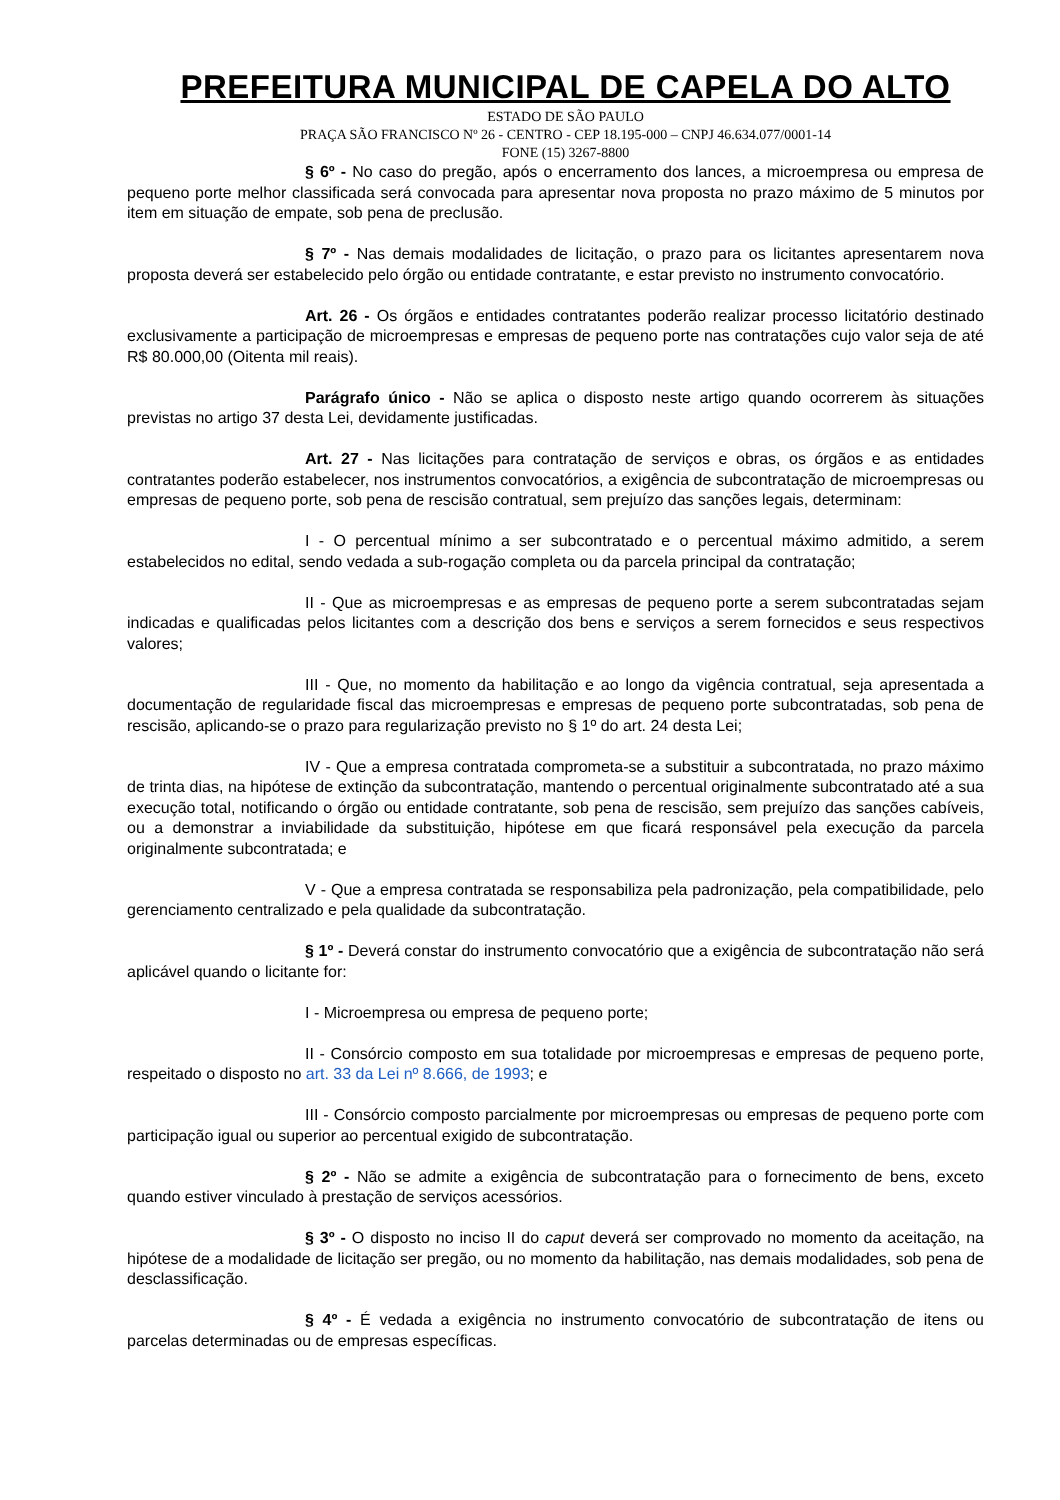PREFEITURA MUNICIPAL DE CAPELA DO ALTO
ESTADO DE SÃO PAULO
PRAÇA SÃO FRANCISCO Nº 26 - CENTRO - CEP 18.195-000 – CNPJ 46.634.077/0001-14
FONE (15) 3267-8800
§ 6º - No caso do pregão, após o encerramento dos lances, a microempresa ou empresa de pequeno porte melhor classificada será convocada para apresentar nova proposta no prazo máximo de 5 minutos por item em situação de empate, sob pena de preclusão.
§ 7º - Nas demais modalidades de licitação, o prazo para os licitantes apresentarem nova proposta deverá ser estabelecido pelo órgão ou entidade contratante, e estar previsto no instrumento convocatório.
Art. 26 - Os órgãos e entidades contratantes poderão realizar processo licitatório destinado exclusivamente a participação de microempresas e empresas de pequeno porte nas contratações cujo valor seja de até R$ 80.000,00 (Oitenta mil reais).
Parágrafo único - Não se aplica o disposto neste artigo quando ocorrerem às situações previstas no artigo 37 desta Lei, devidamente justificadas.
Art. 27 - Nas licitações para contratação de serviços e obras, os órgãos e as entidades contratantes poderão estabelecer, nos instrumentos convocatórios, a exigência de subcontratação de microempresas ou empresas de pequeno porte, sob pena de rescisão contratual, sem prejuízo das sanções legais, determinam:
I - O percentual mínimo a ser subcontratado e o percentual máximo admitido, a serem estabelecidos no edital, sendo vedada a sub-rogação completa ou da parcela principal da contratação;
II - Que as microempresas e as empresas de pequeno porte a serem subcontratadas sejam indicadas e qualificadas pelos licitantes com a descrição dos bens e serviços a serem fornecidos e seus respectivos valores;
III - Que, no momento da habilitação e ao longo da vigência contratual, seja apresentada a documentação de regularidade fiscal das microempresas e empresas de pequeno porte subcontratadas, sob pena de rescisão, aplicando-se o prazo para regularização previsto no § 1º do art. 24 desta Lei;
IV - Que a empresa contratada comprometa-se a substituir a subcontratada, no prazo máximo de trinta dias, na hipótese de extinção da subcontratação, mantendo o percentual originalmente subcontratado até a sua execução total, notificando o órgão ou entidade contratante, sob pena de rescisão, sem prejuízo das sanções cabíveis, ou a demonstrar a inviabilidade da substituição, hipótese em que ficará responsável pela execução da parcela originalmente subcontratada; e
V - Que a empresa contratada se responsabiliza pela padronização, pela compatibilidade, pelo gerenciamento centralizado e pela qualidade da subcontratação.
§ 1º - Deverá constar do instrumento convocatório que a exigência de subcontratação não será aplicável quando o licitante for:
I - Microempresa ou empresa de pequeno porte;
II - Consórcio composto em sua totalidade por microempresas e empresas de pequeno porte, respeitado o disposto no art. 33 da Lei nº 8.666, de 1993; e
III - Consórcio composto parcialmente por microempresas ou empresas de pequeno porte com participação igual ou superior ao percentual exigido de subcontratação.
§ 2º - Não se admite a exigência de subcontratação para o fornecimento de bens, exceto quando estiver vinculado à prestação de serviços acessórios.
§ 3º - O disposto no inciso II do caput deverá ser comprovado no momento da aceitação, na hipótese de a modalidade de licitação ser pregão, ou no momento da habilitação, nas demais modalidades, sob pena de desclassificação.
§ 4º - É vedada a exigência no instrumento convocatório de subcontratação de itens ou parcelas determinadas ou de empresas específicas.